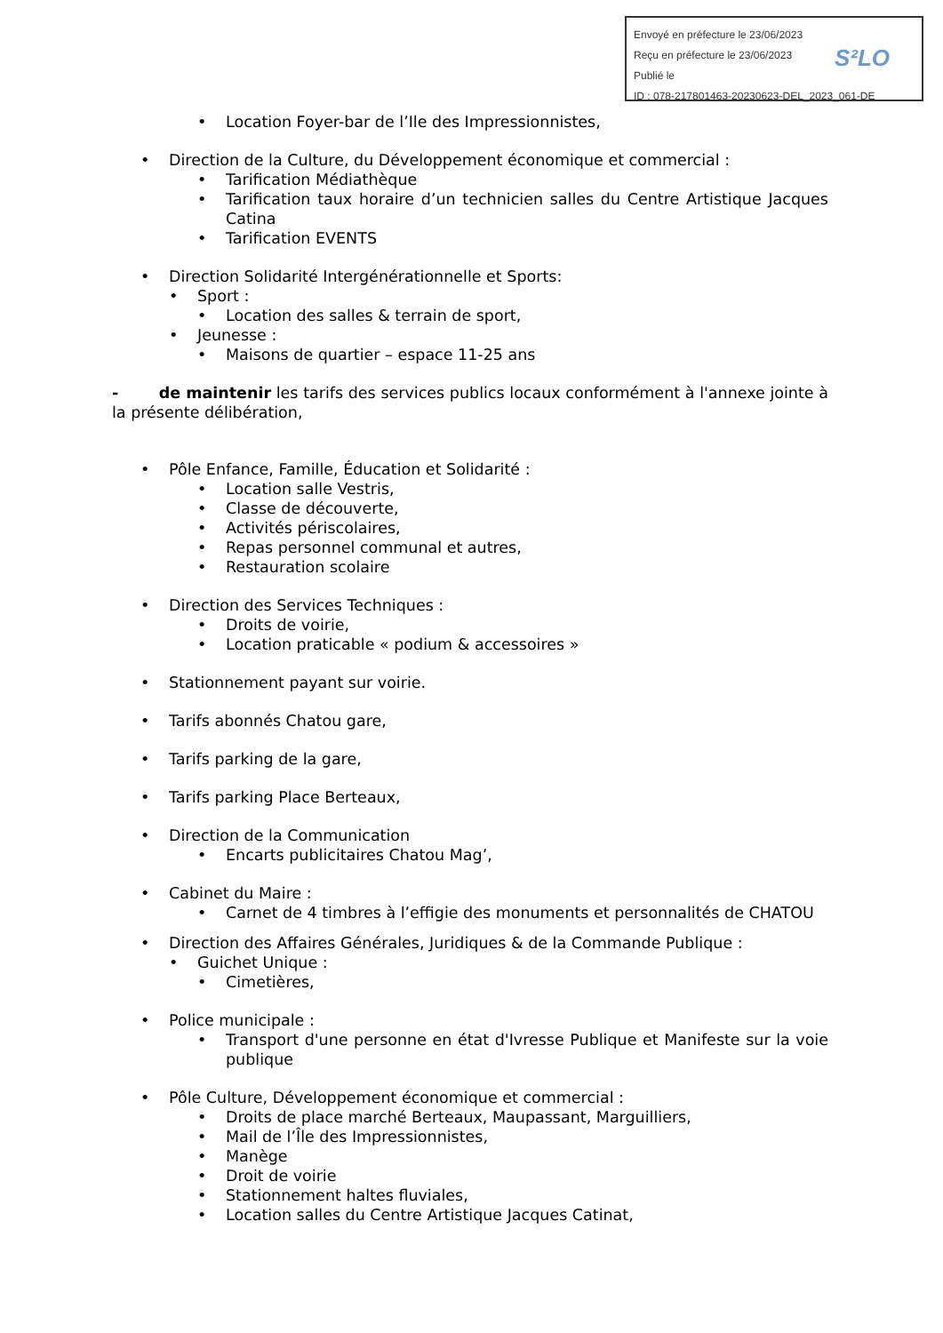Envoyé en préfecture le 23/06/2023
Reçu en préfecture le 23/06/2023
Publié le
ID : 078-217801463-20230623-DEL_2023_061-DE
S²LO
• Location Foyer-bar de l’Ile des Impressionnistes,
• Direction de la Culture, du Développement économique et commercial :
• Tarification Médiathèque
• Tarification taux horaire d’un technicien salles du Centre Artistique Jacques Catina
• Tarification EVENTS
• Direction Solidarité Intergénérationnelle et Sports:
• Sport :
• Location des salles & terrain de sport,
• Jeunesse :
• Maisons de quartier – espace 11-25 ans
- de maintenir les tarifs des services publics locaux conformément à l'annexe jointe à la présente délibération,
• Pôle Enfance, Famille, Éducation et Solidarité :
• Location salle Vestris,
• Classe de découverte,
• Activités périscolaires,
• Repas personnel communal et autres,
• Restauration scolaire
• Direction des Services Techniques :
• Droits de voirie,
• Location praticable « podium & accessoires »
• Stationnement payant sur voirie.
• Tarifs abonnés Chatou gare,
• Tarifs parking de la gare,
• Tarifs parking Place Berteaux,
• Direction de la Communication
• Encarts publicitaires Chatou Mag’,
• Cabinet du Maire :
• Carnet de 4 timbres à l’effigie des monuments et personnalités de CHATOU
• Direction des Affaires Générales, Juridiques & de la Commande Publique :
• Guichet Unique :
• Cimetières,
• Police municipale :
• Transport d'une personne en état d'Ivresse Publique et Manifeste sur la voie publique
• Pôle Culture, Développement économique et commercial :
• Droits de place marché Berteaux, Maupassant, Marguilliers,
• Mail de l’Île des Impressionnistes,
• Manège
• Droit de voirie
• Stationnement haltes fluviales,
• Location salles du Centre Artistique Jacques Catinat,